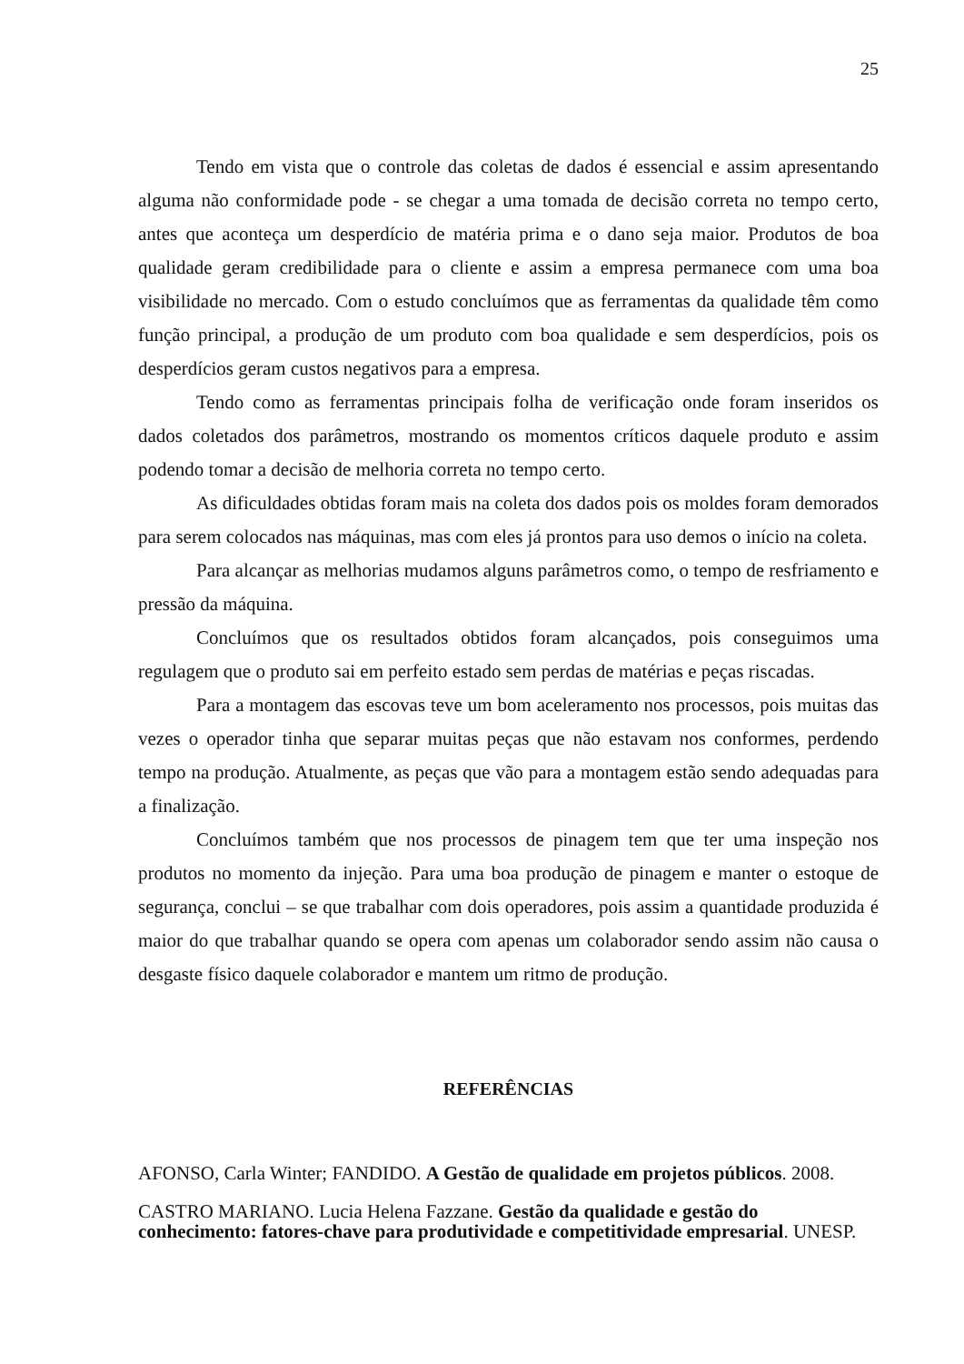25
Tendo em vista que o controle das coletas de dados é essencial e assim apresentando alguma não conformidade pode - se chegar a uma tomada de decisão correta no tempo certo, antes que aconteça um desperdício de matéria prima e o dano seja maior. Produtos de boa qualidade geram credibilidade para o cliente e assim a empresa permanece com uma boa visibilidade no mercado. Com o estudo concluímos que as ferramentas da qualidade têm como função principal, a produção de um produto com boa qualidade e sem desperdícios, pois os desperdícios geram custos negativos para a empresa.
Tendo como as ferramentas principais folha de verificação onde foram inseridos os dados coletados dos parâmetros, mostrando os momentos críticos daquele produto e assim podendo tomar a decisão de melhoria correta no tempo certo.
As dificuldades obtidas foram mais na coleta dos dados pois os moldes foram demorados para serem colocados nas máquinas, mas com eles já prontos para uso demos o início na coleta.
Para alcançar as melhorias mudamos alguns parâmetros como, o tempo de resfriamento e pressão da máquina.
Concluímos que os resultados obtidos foram alcançados, pois conseguimos uma regulagem que o produto sai em perfeito estado sem perdas de matérias e peças riscadas.
Para a montagem das escovas teve um bom aceleramento nos processos, pois muitas das vezes o operador tinha que separar muitas peças que não estavam nos conformes, perdendo tempo na produção. Atualmente, as peças que vão para a montagem estão sendo adequadas para a finalização.
Concluímos também que nos processos de pinagem tem que ter uma inspeção nos produtos no momento da injeção. Para uma boa produção de pinagem e manter o estoque de segurança, conclui – se que trabalhar com dois operadores, pois assim a quantidade produzida é maior do que trabalhar quando se opera com apenas um colaborador sendo assim não causa o desgaste físico daquele colaborador e mantem um ritmo de produção.
REFERÊNCIAS
AFONSO, Carla Winter; FANDIDO. A Gestão de qualidade em projetos públicos. 2008.
CASTRO MARIANO. Lucia Helena Fazzane. Gestão da qualidade e gestão do conhecimento: fatores-chave para produtividade e competitividade empresarial. UNESP.